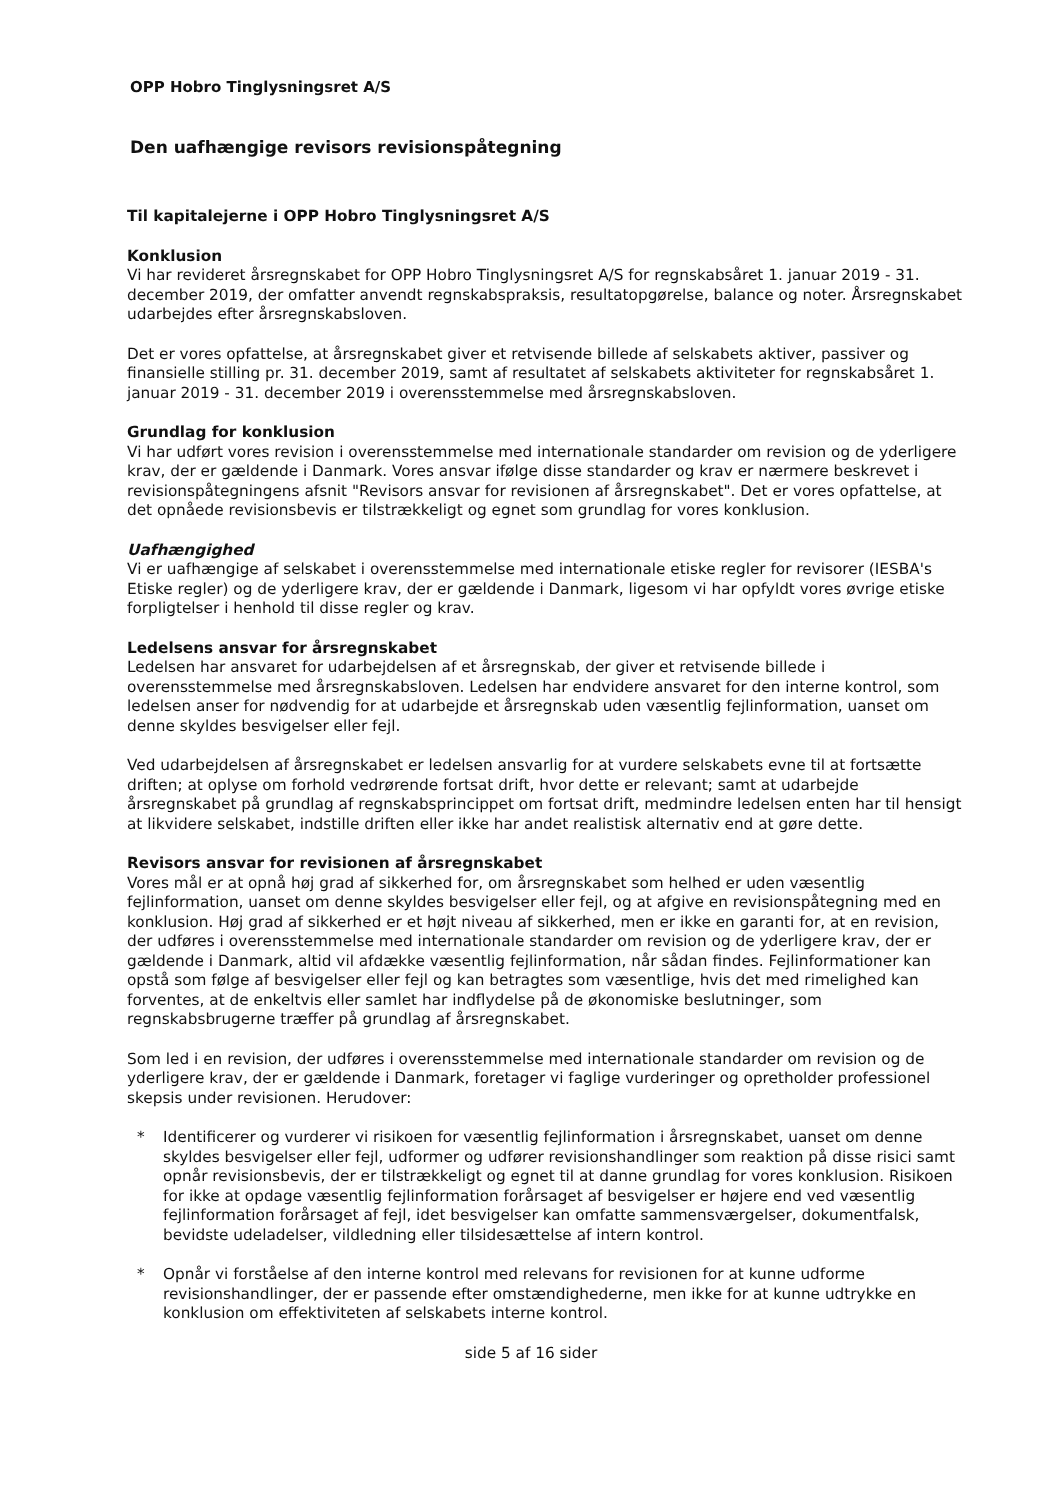OPP Hobro Tinglysningsret A/S
Den uafhængige revisors revisionspåtegning
Til kapitalejerne i OPP Hobro Tinglysningsret A/S
Konklusion
Vi har revideret årsregnskabet for OPP Hobro Tinglysningsret A/S for regnskabsåret 1. januar 2019 - 31. december 2019, der omfatter anvendt regnskabspraksis, resultatopgørelse, balance og noter. Årsregnskabet udarbejdes efter årsregnskabsloven.
Det er vores opfattelse, at årsregnskabet giver et retvisende billede af selskabets aktiver, passiver og finansielle stilling pr. 31. december 2019, samt af resultatet af selskabets aktiviteter for regnskabsåret 1. januar 2019 - 31. december 2019 i overensstemmelse med årsregnskabsloven.
Grundlag for konklusion
Vi har udført vores revision i overensstemmelse med internationale standarder om revision og de yderligere krav, der er gældende i Danmark. Vores ansvar ifølge disse standarder og krav er nærmere beskrevet i revisionspåtegningens afsnit "Revisors ansvar for revisionen af årsregnskabet". Det er vores opfattelse, at det opnåede revisionsbevis er tilstrækkeligt og egnet som grundlag for vores konklusion.
Uafhængighed
Vi er uafhængige af selskabet i overensstemmelse med internationale etiske regler for revisorer (IESBA's Etiske regler) og de yderligere krav, der er gældende i Danmark, ligesom vi har opfyldt vores øvrige etiske forpligtelser i henhold til disse regler og krav.
Ledelsens ansvar for årsregnskabet
Ledelsen har ansvaret for udarbejdelsen af et årsregnskab, der giver et retvisende billede i overensstemmelse med årsregnskabsloven. Ledelsen har endvidere ansvaret for den interne kontrol, som ledelsen anser for nødvendig for at udarbejde et årsregnskab uden væsentlig fejlinformation, uanset om denne skyldes besvigelser eller fejl.
Ved udarbejdelsen af årsregnskabet er ledelsen ansvarlig for at vurdere selskabets evne til at fortsætte driften; at oplyse om forhold vedrørende fortsat drift, hvor dette er relevant; samt at udarbejde årsregnskabet på grundlag af regnskabsprincippet om fortsat drift, medmindre ledelsen enten har til hensigt at likvidere selskabet, indstille driften eller ikke har andet realistisk alternativ end at gøre dette.
Revisors ansvar for revisionen af årsregnskabet
Vores mål er at opnå høj grad af sikkerhed for, om årsregnskabet som helhed er uden væsentlig fejlinformation, uanset om denne skyldes besvigelser eller fejl, og at afgive en revisionspåtegning med en konklusion. Høj grad af sikkerhed er et højt niveau af sikkerhed, men er ikke en garanti for, at en revision, der udføres i overensstemmelse med internationale standarder om revision og de yderligere krav, der er gældende i Danmark, altid vil afdække væsentlig fejlinformation, når sådan findes. Fejlinformationer kan opstå som følge af besvigelser eller fejl og kan betragtes som væsentlige, hvis det med rimelighed kan forventes, at de enkeltvis eller samlet har indflydelse på de økonomiske beslutninger, som regnskabsbrugerne træffer på grundlag af årsregnskabet.
Som led i en revision, der udføres i overensstemmelse med internationale standarder om revision og de yderligere krav, der er gældende i Danmark, foretager vi faglige vurderinger og opretholder professionel skepsis under revisionen. Herudover:
* Identificerer og vurderer vi risikoen for væsentlig fejlinformation i årsregnskabet, uanset om denne skyldes besvigelser eller fejl, udformer og udfører revisionshandlinger som reaktion på disse risici samt opnår revisionsbevis, der er tilstrækkeligt og egnet til at danne grundlag for vores konklusion. Risikoen for ikke at opdage væsentlig fejlinformation forårsaget af besvigelser er højere end ved væsentlig fejlinformation forårsaget af fejl, idet besvigelser kan omfatte sammensværgelser, dokumentfalsk, bevidste udeladelser, vildledning eller tilsidesættelse af intern kontrol.
* Opnår vi forståelse af den interne kontrol med relevans for revisionen for at kunne udforme revisionshandlinger, der er passende efter omstændighederne, men ikke for at kunne udtrykke en konklusion om effektiviteten af selskabets interne kontrol.
side 5 af 16 sider